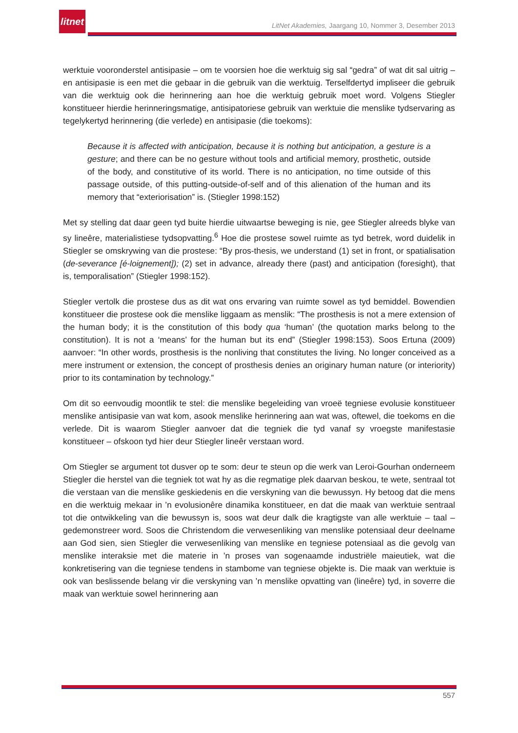litnet
LitNet Akademies, Jaargang 10, Nommer 3, Desember 2013
werktuie vooronderstel antisipasie – om te voorsien hoe die werktuig sig sal “gedra” of wat dit sal uitrig – en antisipasie is een met die gebaar in die gebruik van die werktuig. Terselfdertyd impliseer die gebruik van die werktuig ook die herinnering aan hoe die werktuig gebruik moet word. Volgens Stiegler konstitueer hierdie herinneringsmatige, antisipatoriese gebruik van werktuie die menslike tydservaring as tegelykertyd herinnering (die verlede) en antisipasie (die toekoms):
Because it is affected with anticipation, because it is nothing but anticipation, a gesture is a gesture; and there can be no gesture without tools and artificial memory, prosthetic, outside of the body, and constitutive of its world. There is no anticipation, no time outside of this passage outside, of this putting-outside-of-self and of this alienation of the human and its memory that “exteriorisation” is. (Stiegler 1998:152)
Met sy stelling dat daar geen tyd buite hierdie uitwaartse beweging is nie, gee Stiegler alreeds blyke van sy lineêre, materialistiese tydsopvatting.<sup>6</sup> Hoe die prostese sowel ruimte as tyd betrek, word duidelik in Stiegler se omskrywing van die prostese: “By pros-thesis, we understand (1) set in front, or spatialisation (de-severance [é-loignement]); (2) set in advance, already there (past) and anticipation (foresight), that is, temporalisation” (Stiegler 1998:152).
Stiegler vertolk die prostese dus as dit wat ons ervaring van ruimte sowel as tyd bemiddel. Bowendien konstitueer die prostese ook die menslike liggaam as menslik: “The prosthesis is not a mere extension of the human body; it is the constitution of this body qua ‘human’ (the quotation marks belong to the constitution). It is not a ‘means’ for the human but its end” (Stiegler 1998:153). Soos Ertuna (2009) aanvoer: “In other words, prosthesis is the nonliving that constitutes the living. No longer conceived as a mere instrument or extension, the concept of prosthesis denies an originary human nature (or interiority) prior to its contamination by technology.”
Om dit so eenvoudig moontlik te stel: die menslike begeleiding van vroeë tegniese evolusie konstitueer menslike antisipasie van wat kom, asook menslike herinnering aan wat was, oftewel, die toekoms en die verlede. Dit is waarom Stiegler aanvoer dat die tegniek die tyd vanaf sy vroegste manifestasie konstitueer – ofskoon tyd hier deur Stiegler lineêr verstaan word.
Om Stiegler se argument tot dusver op te som: deur te steun op die werk van Leroi-Gourhan onderneem Stiegler die herstel van die tegniek tot wat hy as die regmatige plek daarvan beskou, te wete, sentraal tot die verstaan van die menslike geskiedenis en die verskyning van die bewussyn. Hy betoog dat die mens en die werktuig mekaar in ’n evolusionêre dinamika konstitueer, en dat die maak van werktuie sentraal tot die ontwikkeling van die bewussyn is, soos wat deur dalk die kragtigste van alle werktuie – taal – gedemonstreer word. Soos die Christendom die verwesenliking van menslike potensiaal deur deelname aan God sien, sien Stiegler die verwesenliking van menslike en tegniese potensiaal as die gevolg van menslike interaksie met die materie in ’n proses van sogenaamde industriële maieutiek, wat die konkretisering van die tegniese tendens in stambome van tegniese objekte is. Die maak van werktuie is ook van beslissende belang vir die verskyning van ’n menslike opvatting van (lineêre) tyd, in soverre die maak van werktuie sowel herinnering aan
557